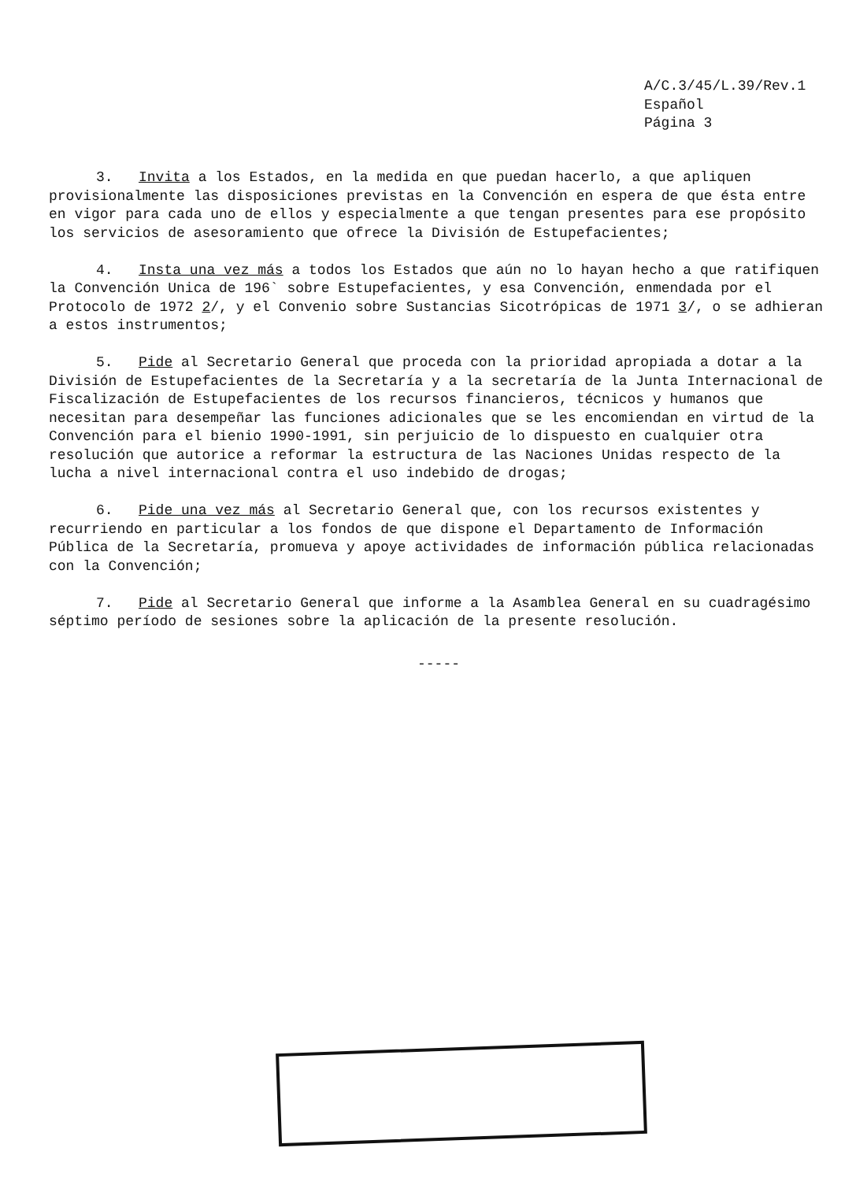A/C.3/45/L.39/Rev.1
Español
Página 3
3. Invita a los Estados, en la medida en que puedan hacerlo, a que apliquen provisionalmente las disposiciones previstas en la Convención en espera de que ésta entre en vigor para cada uno de ellos y especialmente a que tengan presentes para ese propósito los servicios de asesoramiento que ofrece la División de Estupefacientes;
4. Insta una vez más a todos los Estados que aún no lo hayan hecho a que ratifiquen la Convención Unica de 196` sobre Estupefacientes, y esa Convención, enmendada por el Protocolo de 1972 2/, y el Convenio sobre Sustancias Sicotrópicas de 1971 3/, o se adhieran a estos instrumentos;
5. Pide al Secretario General que proceda con la prioridad apropiada a dotar a la División de Estupefacientes de la Secretaría y a la secretaría de la Junta Internacional de Fiscalización de Estupefacientes de los recursos financieros, técnicos y humanos que necesitan para desempeñar las funciones adicionales que se les encomiendan en virtud de la Convención para el bienio 1990-1991, sin perjuicio de lo dispuesto en cualquier otra resolución que autorice a reformar la estructura de las Naciones Unidas respecto de la lucha a nivel internacional contra el uso indebido de drogas;
6. Pide una vez más al Secretario General que, con los recursos existentes y recurriendo en particular a los fondos de que dispone el Departamento de Información Pública de la Secretaría, promueva y apoye actividades de información pública relacionadas con la Convención;
7. Pide al Secretario General que informe a la Asamblea General en su cuadragésimo séptimo período de sesiones sobre la aplicación de la presente resolución.
-----